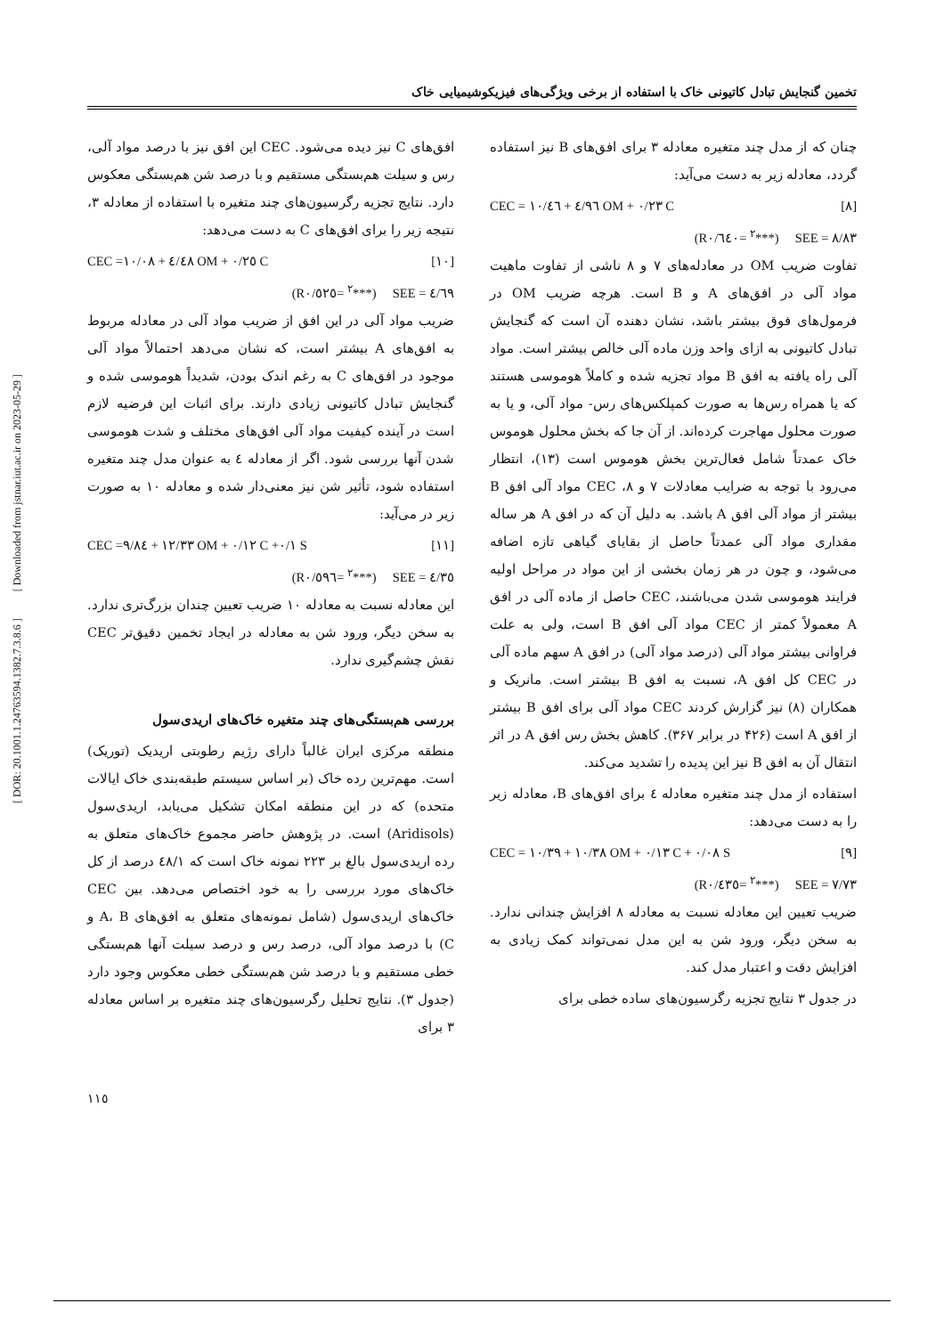تخمین گنجایش تبادل کاتیونی خاک با استفاده از برخی ویژگی‌های فیزیکوشیمیایی خاک
چنان که از مدل چند متغیره معادله ۳ برای افق‌های B نیز استفاده گردد، معادله زیر به دست می‌آید:
CEC = ٤/٩٦ + ١٠/٤٦ OM + ٠/٢٣ C [٨]
(R<sup>٢</sup> =٠/٦٤٠***) SEE = ٨/٨٣
تفاوت ضریب OM در معادله‌های ۷ و ۸ ناشی از تفاوت ماهیت مواد آلی در افق‌های A و B است. هرچه ضریب OM در فرمول‌های فوق بیشتر باشد، نشان دهنده آن است که گنجایش تبادل کاتیونی به ازای واحد وزن ماده آلی خالص بیشتر است. مواد آلی راه یافته به افق B مواد تجزیه شده و کاملاً هوموسی هستند که یا همراه رس‌ها به صورت کمپلکس‌های رس- مواد آلی، و یا به صورت محلول مهاجرت کرده‌اند. از آن جا که بخش محلول هوموس خاک عمدتاً شامل فعال‌ترین بخش هوموس است (۱۳)، انتظار می‌رود با توجه به ضرایب معادلات ۷ و ۸، CEC مواد آلی افق B بیشتر از مواد آلی افق A باشد. به دلیل آن که در افق A هر ساله مقداری مواد آلی عمدتاً حاصل از بقایای گیاهی تازه اضافه می‌شود، و چون در هر زمان بخشی از این مواد در مراحل اولیه فرایند هوموسی شدن می‌باشند، CEC حاصل از ماده آلی در افق A معمولاً کمتر از CEC مواد آلی افق B است، ولی به علت فراوانی بیشتر مواد آلی (درصد مواد آلی) در افق A سهم ماده آلی در CEC کل افق A، نسبت به افق B بیشتر است. مانریک و همکاران (۸) نیز گزارش کردند CEC مواد آلی برای افق B بیشتر از افق A است (۴۲۶ در برابر ۳۶۷). کاهش بخش رس افق A در اثر انتقال آن به افق B نیز این پدیده را تشدید می‌کند.
استفاده از مدل چند متغیره معادله ٤ برای افق‌های B، معادله زیر را به دست می‌دهد:
CEC = ١٠/٣٨ + ١٠/٣٩ OM + ٠/١٣ C + ٠/٠٨ S [٩]
(R<sup>٢</sup> =٠/٤٣٥***) SEE = ٧/٧٣
ضریب تعیین این معادله نسبت به معادله ۸ افزایش چندانی ندارد. به سخن دیگر، ورود شن به این مدل نمی‌تواند کمک زیادی به افزایش دقت و اعتبار مدل کند.
در جدول ۳ نتایج تجزیه رگرسیون‌های ساده خطی برای
افق‌های C نیز دیده می‌شود. CEC این افق نیز با درصد مواد آلی، رس و سیلت هم‌بستگی مستقیم و با درصد شن هم‌بستگی معکوس دارد. نتایج تجزیه رگرسیون‌های چند متغیره با استفاده از معادله ۳، نتیجه زیر را برای افق‌های C به دست می‌دهد:
CEC =٤/٤٨ + ١٠/٠٨ OM + ٠/٢٥ C [١٠]
(R<sup>٢</sup> =٠/٥٢٥***) SEE = ٤/٦٩
ضریب مواد آلی در این افق از ضریب مواد آلی در معادله مربوط به افق‌های A بیشتر است، که نشان می‌دهد احتمالاً مواد آلی موجود در افق‌های C به رغم اندک بودن، شدیداً هوموسی شده و گنجایش تبادل کاتیونی زیادی دارند. برای اثبات این فرضیه لازم است در آینده کیفیت مواد آلی افق‌های مختلف و شدت هوموسی شدن آنها بررسی شود. اگر از معادله ٤ به عنوان مدل چند متغیره استفاده شود، تأثیر شن نیز معنی‌دار شده و معادله ۱۰ به صورت زیر در می‌آید:
CEC =١٢/٣٣ + ٩/٨٤ OM + ٠/١٢ C +٠/١ S [١١]
(R<sup>٢</sup> =٠/٥٩٦***) SEE = ٤/٣٥
این معادله نسبت به معادله ۱۰ ضریب تعیین چندان بزرگ‌تری ندارد. به سخن دیگر، ورود شن به معادله در ایجاد تخمین دقیق‌تر CEC نقش چشم‌گیری ندارد.
بررسی هم‌بستگی‌های چند متغیره خاک‌های اریدی‌سول
منطقه مرکزی ایران غالباً دارای رژیم رطوبتی اریدیک (توریک) است. مهم‌ترین رده خاک (بر اساس سیستم طبقه‌بندی خاک ایالات متحده) که در این منطقه امکان تشکیل می‌یابد، اریدی‌سول (Aridisols) است. در پژوهش حاضر مجموع خاک‌های متعلق به رده اریدی‌سول بالغ بر ۲۲۳ نمونه خاک است که ٤٨/١ درصد از کل خاک‌های مورد بررسی را به خود اختصاص می‌دهد. بین CEC خاک‌های اریدی‌سول (شامل نمونه‌های متعلق به افق‌های A، B و C) با درصد مواد آلی، درصد رس و درصد سیلت آنها هم‌بستگی خطی مستقیم و با درصد شن هم‌بستگی خطی معکوس وجود دارد (جدول ۳). نتایج تحلیل رگرسیون‌های چند متغیره بر اساس معادله ۳ برای
[ DOR: 20.1001.1.24763594.1382.7.3.8.6 ] [ Downloaded from jstnar.iut.ac.ir on 2023-05-29 ]
١١٥